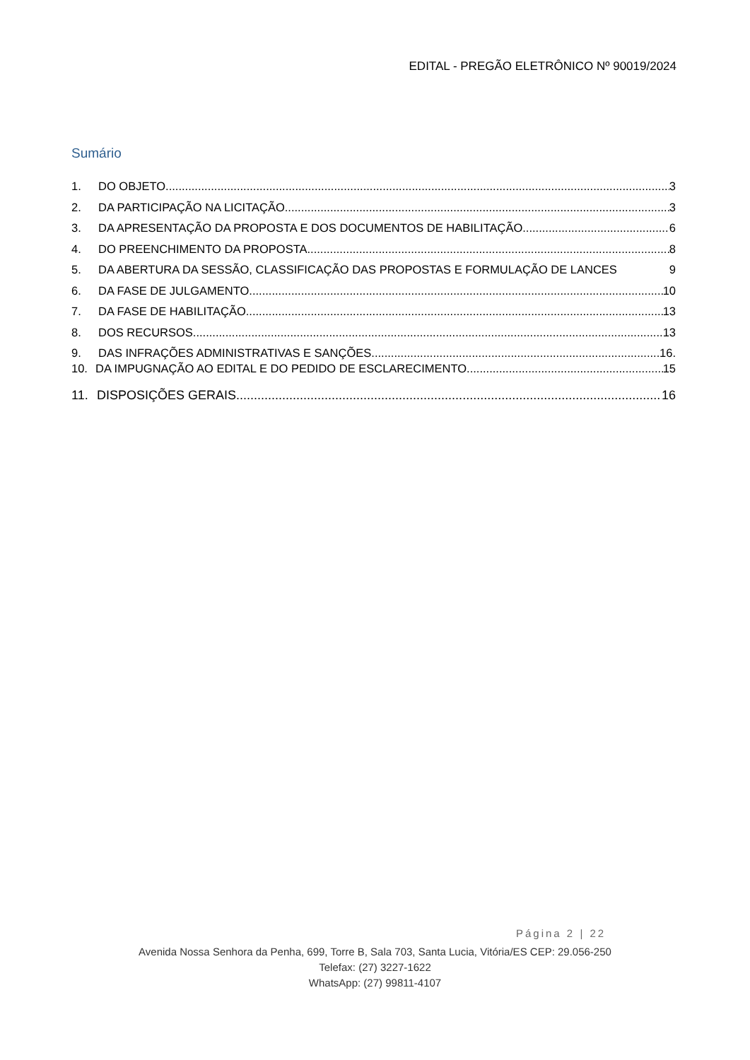EDITAL - PREGÃO ELETRÔNICO Nº 90019/2024
Sumário
1. DO OBJETO 3
2. DA PARTICIPAÇÃO NA LICITAÇÃO 3
3. DA APRESENTAÇÃO DA PROPOSTA E DOS DOCUMENTOS DE HABILITAÇÃO 6
4. DO PREENCHIMENTO DA PROPOSTA 8
5. DA ABERTURA DA SESSÃO, CLASSIFICAÇÃO DAS PROPOSTAS E FORMULAÇÃO DE LANCES 9
6. DA FASE DE JULGAMENTO 10
7. DA FASE DE HABILITAÇÃO 13
8. DOS RECURSOS 13
9. DAS INFRAÇÕES ADMINISTRATIVAS E SANÇÕES 16.
10. DA IMPUGNAÇÃO AO EDITAL E DO PEDIDO DE ESCLARECIMENTO 15
11. DISPOSIÇÕES GERAIS 16
Página 2 | 22
Avenida Nossa Senhora da Penha, 699, Torre B, Sala 703, Santa Lucia, Vitória/ES CEP: 29.056-250
Telefax: (27) 3227-1622
WhatsApp: (27) 99811-4107